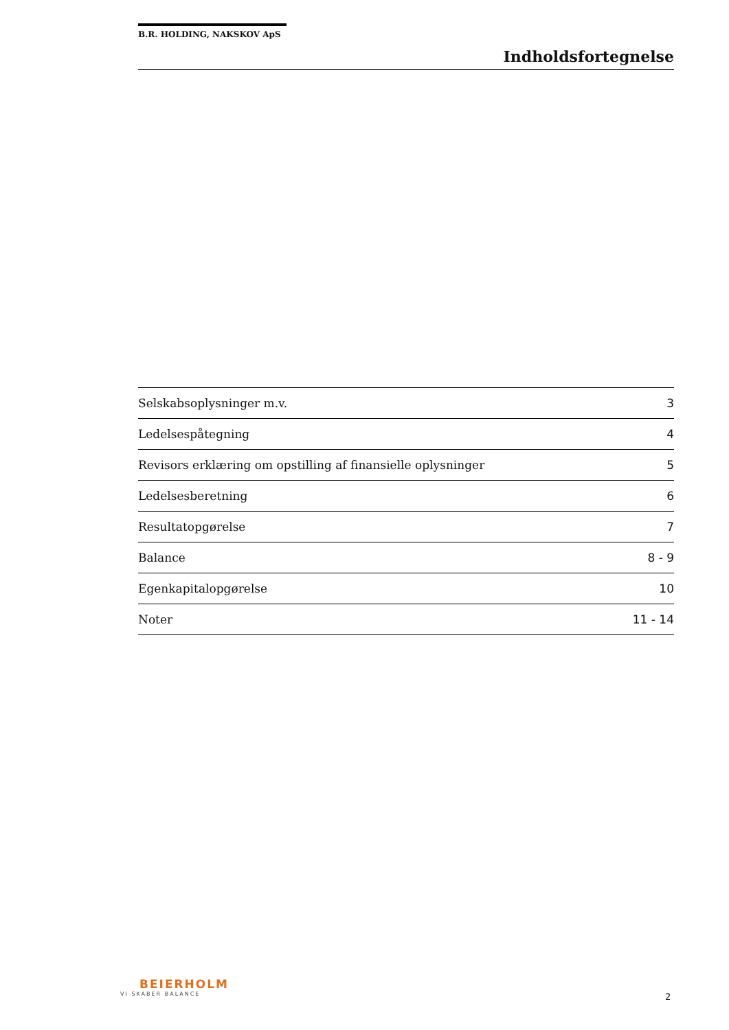B.R. HOLDING, NAKSKOV ApS
Indholdsfortegnelse
| Selskabsoplysninger m.v. | 3 |
| Ledelsespåtegning | 4 |
| Revisors erklæring om opstilling af finansielle oplysninger | 5 |
| Ledelsesberetning | 6 |
| Resultatopgørelse | 7 |
| Balance | 8 - 9 |
| Egenkapitalopgørelse | 10 |
| Noter | 11 - 14 |
BEIERHOLM
VI SKABER BALANCE
2